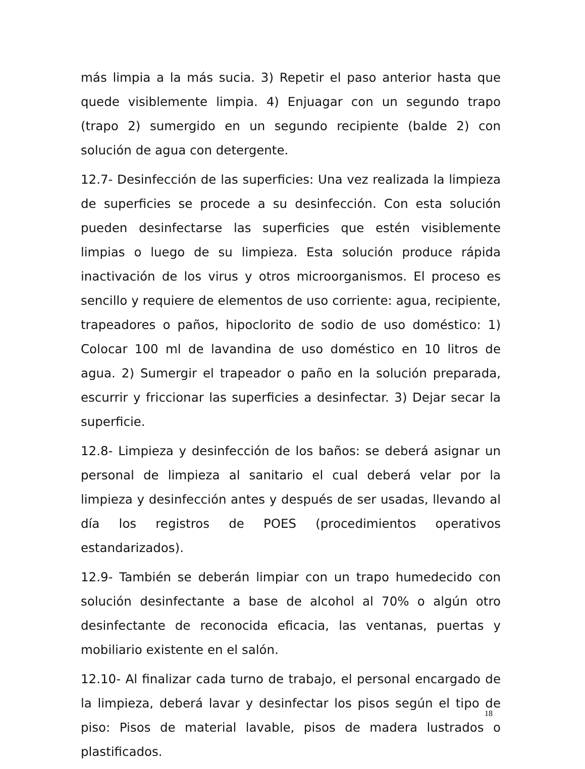más limpia a la más sucia. 3) Repetir el paso anterior hasta que quede visiblemente limpia. 4) Enjuagar con un segundo trapo (trapo 2) sumergido en un segundo recipiente (balde 2) con solución de agua con detergente.
12.7- Desinfección de las superficies: Una vez realizada la limpieza de superficies se procede a su desinfección. Con esta solución pueden desinfectarse las superficies que estén visiblemente limpias o luego de su limpieza. Esta solución produce rápida inactivación de los virus y otros microorganismos. El proceso es sencillo y requiere de elementos de uso corriente: agua, recipiente, trapeadores o paños, hipoclorito de sodio de uso doméstico: 1) Colocar 100 ml de lavandina de uso doméstico en 10 litros de agua. 2) Sumergir el trapeador o paño en la solución preparada, escurrir y friccionar las superficies a desinfectar. 3) Dejar secar la superficie.
12.8- Limpieza y desinfección de los baños: se deberá asignar un personal de limpieza al sanitario el cual deberá velar por la limpieza y desinfección antes y después de ser usadas, llevando al día los registros de POES (procedimientos operativos estandarizados).
12.9- También se deberán limpiar con un trapo humedecido con solución desinfectante a base de alcohol al 70% o algún otro desinfectante de reconocida eficacia, las ventanas, puertas y mobiliario existente en el salón.
12.10- Al finalizar cada turno de trabajo, el personal encargado de la limpieza, deberá lavar y desinfectar los pisos según el tipo de piso: Pisos de material lavable, pisos de madera lustrados o plastificados.
18